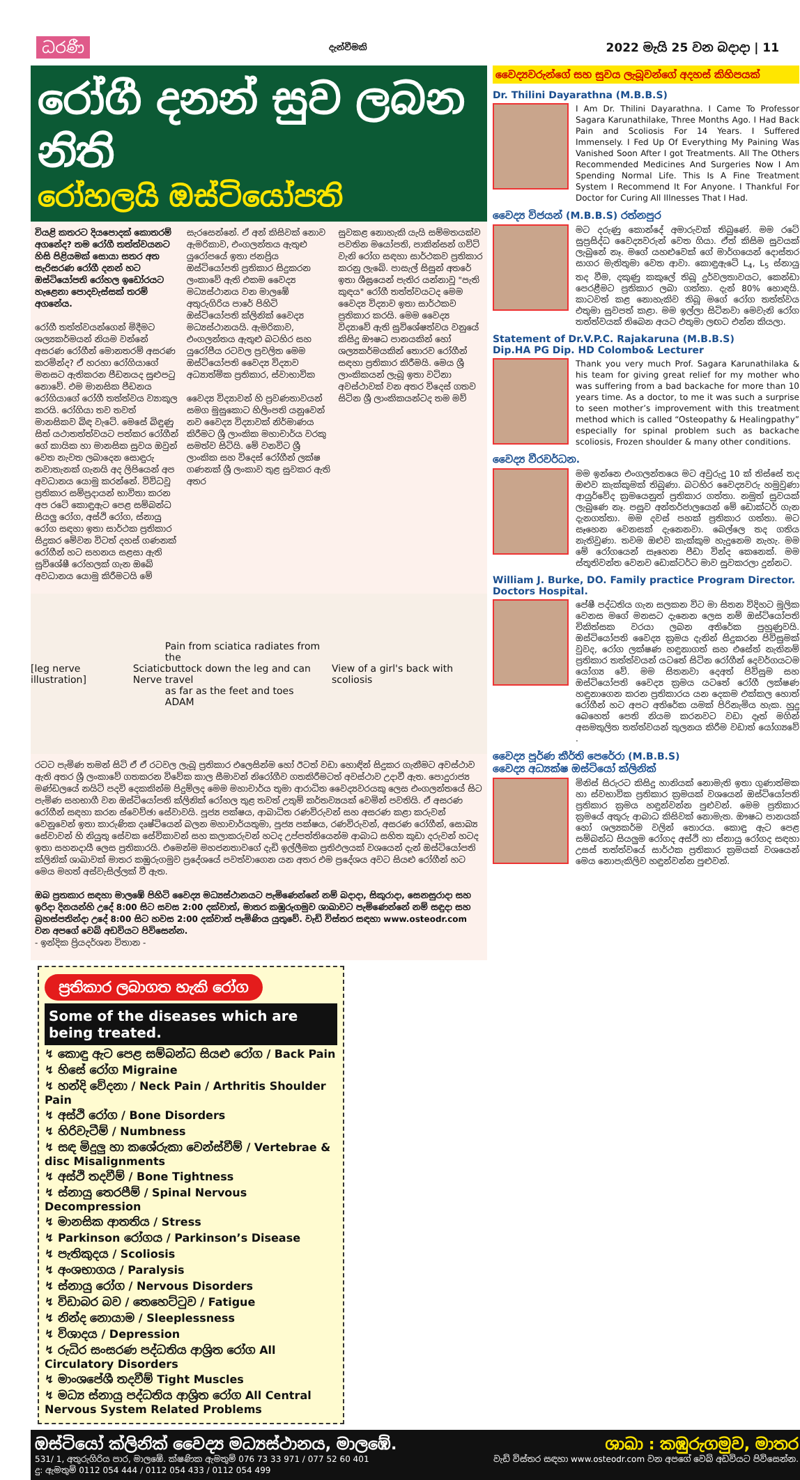ධරණී දැන්වීමකි 2022 මැයි 25 වන බදාදා | 11
රෝගී දනන් සුව ලබන නිති
රෝහලයි ඔස්ටියෝපති
වියළි කතරට දියපොදක් කොතරම් අගනේද? තම රෝගී තත්ත්වයනට හිසි පිළියමක් සොයා සතර අත සැරිසරණ රෝගී දනන් හට ඔස්ටියෝපති රෝහල ඉඩෝරයට හැළෙනා පොදවැස්සක් තරම් අගනේය.
රෝගී තත්ත්වයන්ගෙන් මිදීමට ශල්‍යකර්මයන් නියම වන්නේ අසරණ රෝගීන් මොනතරම් අසරණ කරමින්ද? ඒ හරහා රෝගියාගේ මනසට ඇතිකරන පීඩනයද සුළුපටු නොවේ. එම මානසික පීඩනය රෝගියාගේ රෝගී තත්ත්වය ව්‍යාකූල කරයි. රෝගියා තව තවත් මානසිකව බිඳ වැටේ. මෙසේ බිඳුණු සිත් යථාතත්ත්වයට පත්කර රෝගීන් ගේ කායික හා මානසික සුවය ඔවුන් වෙත නැවත ලබාදෙන සොඳුරු නවාතැනක් ගැනයි අද ලිපියෙන් අප අවධානය යොමු කරන්නේ. විවිධවූ ප්‍රතිකාර සම්ප්‍රදායන් භාවිතා කරන අප රටේ කොඳුඇට පෙළ සම්බන්ධ සියලු රෝග, අස්ථි රෝග, ස්නායු රෝග සඳහා ඉතා සාර්ථක ප්‍රතිකාර සිදුකර මේවන විටත් දහස් ගණනක් රෝගීන් හට සහනය සළසා ඇති සුවිශේෂී රෝහලක් ගැන ඔබේ අවධානය යොමු කිරීමටයි මේ
සැරසෙන්නේ. ඒ අන් කිසිවක් නොව ඇමරිකාව, එංගලන්තය ඇතුළු යුරෝපයේ ඉතා ජනප්‍රිය ඔස්ටියෝපති ප්‍රතිකාර සිදුකරන ලංකාවේ ඇති එකම වෛද්‍ය මධ්‍යස්ථානය වන මාලඹේ අතුරුගිරිය පාරේ පිහිටි ඔස්ටියෝපති ක්ලිනික් වෛද්‍ය මධ්‍යස්ථානයයි. ඇමරිකාව, එංගලන්තය ඇතුළු බටහිර සහ යුරෝපීය රටවල ප්‍රචලිත මෙම ඔස්ටියෝපති වෛද්‍ය විද්‍යාව අධ්‍යාත්මික ප්‍රතිකාර, ස්වාභාවික
වෛද්‍ය විද්‍යාවන් හි ප්‍රවණතාවයන් සමග මුසුකොට හිලිංපති යනුවෙන් නව වෛද්‍ය විද්‍යාවක් නිර්මාණය කිරීමට ශ්‍රී ලාංකික මහාචාර්ය වරකු සමත්ව සිටියි. මේ වනවිට ශ්‍රී ලාංකික සහ විදෙස් රෝගීන් ලක්ෂ ගණනක් ශ්‍රී ලංකාව තුළ සුවකර ඇති අතර
සුවකළ නොහැකි යැයි සම්මතයක්ව පවතින මයෝපති, පාකින්සන් ගව්ට් වැනි රෝග සඳහා සාර්ථකව ප්‍රතිකාර කරනු ලැබේ. පාසැල් සිසුන් අතරේ ඉතා ශීඝ්‍රයෙන් පැතිර යන්නාවූ "පැති කුඳය" රෝගී තත්ත්වයටද මෙම වෛද්‍ය විද්‍යාව ඉතා සාර්ථකව ප්‍රතිකාර කරයි. මෙම වෛද්‍ය විද්‍යාවේ ඇති සුවිශේෂත්වය වනුයේ කිසිදු ඖෂධ පානයකින් හෝ ශල්‍යකර්මයකින් තොරව රෝගීන් සඳහා ප්‍රතිකාර කිරීමයි. මෙය ශ්‍රී ලාංකිකයන් ලැබූ ඉතා වටිනා අවස්ථාවක් වන අතර විදෙස් ගතව සිටින ශ්‍රී ලාංකිකයන්ටද තම මව්
[leg nerve illustration] Sciatic
Nerve Pain from sciatica radiates from the
buttock down the leg and can travel
as far as the feet and toes
ADAM View of a girl's back with scoliosis
රටට පැමිණ තමන් සිටි ඒ ඒ රටවල ලැබූ ප්‍රතිකාර එලෙසින්ම හෝ ඊටත් වඩා හොඳින් සිදුකර ගැනීමට අවස්ථාව ඇති අතර ශ්‍රී ලංකාවේ ගතකරන විවේක කාල සීමාවන් නිරෝගීව ගතකිරීමටත් අවස්ථාව උදාවී ඇත. පොදුරාජ්‍ය මණ්ඩලයේ නයිට් පදවි දෙකකින්ම පිදුම්ලද මෙම මහාචාර්ය තුමා ආරාධිත වෛද්‍යවරයකු ලෙස එංගලන්තයේ සිට පැමිණ සහභාගී වන ඔස්ටියෝපති ක්ලිනික් රෝහල තුළ තවත් උතුම් කර්තව්‍යයක් වෙමින් පවතියි. ඒ අසරණ රෝගීන් සඳහා කරන ස්වෙච්ඡා සේවාවයි. පූජ්‍ය පක්ෂය, ආබාධිත රණවිරුවන් සහ අසරණ කළා කරුවන් වෙනුවෙන් ඉතා කාරුණික දෘෂ්ටියෙන් බලන මහාචාර්යතුමා, පූජ්‍ය පක්ෂය, රණවිරුවන්, අසරණ රෝගීන්, සොබ්‍ය සේවාවන් හි නියුතු සේවක සේවිකාවන් සහ කලාකරුවන් හටද උප්පත්තියෙන්ම ආබාධ සහිත කුඩා දරුවන් හටද ඉතා සහනදායී ලෙස ප්‍රතිකාරයි. එමෙන්ම මහජනතාවගේ දැඩි ඉල්ලීමක ප්‍රතිඵලයක් වශයෙන් දැන් ඔස්ටියෝපති ක්ලිනික් ශාඛාවක් මාතර කඹුරුගමුව ප්‍රදේශයේ පවත්වාගෙන යන අතර එම ප්‍රදේශය අවට සියළු රෝගීන් හට මෙය මහත් අස්වැසිල්ලක් වී ඇත.
ඔබ ප්‍රතකාර සඳහා මාලඹේ පිහිටි වෛද්‍ය මධ්‍යස්ථානයට පැමිණෙන්නේ නම් බදාදා, සිකුරාදා, සෙනසුරාදා සහ ඉරිදා දිනයන්හි උදේ 8:00 සිට සවස 2:00 දක්වාත්, මාතර කඹුරුගමුව ශාඛාවට පැමිණෙන්නේ නම් සඳුදා සහ බ්‍රහස්පතින්දා උදේ 8:00 සිට හවස 2:00 දක්වාත් පැමිණිය යුතුවේ. වැඩි විස්තර සඳහා www.osteodr.com වන අපගේ වෙබ් අඩවියට පිවිසෙන්න.
- ඉන්දික ප්‍රියදර්ශන විතාන -
ප්‍රතිකාර ලබාගත හැකි රෝග
Some of the diseases which are being treated.
↯ කොඳු ඇට පෙළ සම්බන්ධ සියළු රෝග / Back Pain
↯ හිසේ රෝග Migraine
↯ හන්දි වේදනා / Neck Pain / Arthritis Shoulder Pain
↯ අස්ථි රෝග / Bone Disorders
↯ හිරිවැටීම් / Numbness
↯ සඳ මිදුලු හා කශේරුකා වෙන්ස්වීම් / Vertebrae & disc Misalignments
↯ අස්ථි තදවීම් / Bone Tightness
↯ ස්නායු තෙරපීම් / Spinal Nervous Decompression
↯ මානසික ආතතිය / Stress
↯ Parkinson රෝගය / Parkinson’s Disease
↯ පැතිකුදය / Scoliosis
↯ අංශභාගය / Paralysis
↯ ස්නායු රෝග / Nervous Disorders
↯ විඩාබර බව / තෙහෙට්ටුව / Fatigue
↯ නින්ද නොයාම / Sleeplessness
↯ විශාදය / Depression
↯ රුධිර සංසරණ පද්ධතිය ආශ්‍රිත රෝග All Circulatory Disorders
↯ මාංශපේශී තදවීම් Tight Muscles
↯ මධ්‍ය ස්නායු පද්ධතිය ආශ්‍රිත රෝග All Central Nervous System Related Problems
වෛද්‍යවරුන්ගේ සහ සුවය ලැබූවන්ගේ අදහස් කිහිපයක්
Dr. Thilini Dayarathna (M.B.B.S)
I Am Dr. Thilini Dayarathna. I Came To Professor Sagara Karunathilake, Three Months Ago. I Had Back Pain and Scoliosis For 14 Years. I Suffered Immensely. I Fed Up Of Everything My Paining Was Vanished Soon After I got Treatments. All The Others Recommended Medicines And Surgeries Now I Am Spending Normal Life. This Is A Fine Treatment System I Recommend It For Anyone. I Thankful For Doctor for Curing All Illnesses That I Had.
වෛද්‍ය විජයන් (M.B.B.S) රත්නපුර
මට දරුණු කොන්දේ අමාරුවක් තිබුණේ. මම රටේ සුප්‍රසිද්ධ වෛද්‍යවරුන් වෙත ගියා. ඒත් කිසිම සුවයක් ලැබුනේ නෑ. මගේ යහළුවෙක් ගේ මාර්ගයෙන් දොස්තර සාගර මැතිතුමා වෙත ආවා. කොඳුඇටේ L<sub>4</sub>, L<sub>5</sub> ස්නායු තද වීම, දකුණු කකුලේ තිබූ දුර්වලතාවයට, කෙන්ඩා පෙරළීමට ප්‍රතිකාර ලබා ගත්තා. දැන් 80% හොඳයි. කාටවත් කළ නොහැකිව තිබූ මගේ රෝග තත්ත්වය එතුමා සුවපත් කළා. මම ඉල්ලා සිටිනවා මෙවැනි රෝග තත්ත්වයක් තිබෙන අයට එතුමා ලඟට එන්න කියලා.
Statement of Dr.V.P.C. Rajakaruna (M.B.B.S)
Dip.HA PG Dip. HD Colombo& Lecturer
Thank you very much Prof. Sagara Karunathilaka & his team for giving great relief for my mother who was suffering from a bad backache for more than 10 years time. As a doctor, to me it was such a surprise to seen mother’s improvement with this treatment method which is called “Osteopathy & Healingpathy” especially for spinal problem such as backache scoliosis, Frozen shoulder & many other conditions.
වෛද්‍ය වීරවර්ධන.
මම ඉන්නෙ එංගලන්තයෙ මට අවුරුදු 10 ක් තිස්සේ තද ඔළුව කැක්කුමක් තිබුණා. බටහිර වෛද්‍යවරු හමුවුණා ආයුර්වේද ක්‍රමයෙනුත් ප්‍රතිකාර ගත්තා. නමුත් සුවයක් ලැබුණෙ නෑ. පසුව අන්තර්ජාලයෙන් මේ ඩොක්ටර් ගැන දැනගත්තා. මම දවස් පහක් ප්‍රතිකාර ගත්තා. මට සෑහෙන වෙනසක් දැනෙනවා. බෙල්ලෙ තද ගතිය නැතිවුණා. තවම ඔළුව කැක්කුම හැදුනෙම නැහැ. මම මේ රෝගයෙන් සෑහෙන පීඩා වින්ද කෙනෙක්. මම ස්තූතිවන්ත වෙනව ඩොක්ටර්ට මාව සුවකරලා දුන්නට.
William J. Burke, DO. Family practice Program Director.
Doctors Hospital.
පේෂී පද්ධතිය ගැන සලකන විට මා සිතන විදිහට මූලික වෙනස මගේ මනසට දැනෙන ලෙස නම් ඔස්ටියෝපති චිකිත්සක වරයා ලබන අතිරේක පුහුණුවයි. ඔස්ටියෝපති වෛද්‍ය ක්‍රමය දැනින් සිදුකරන පිවිසුමක් වුවද, රෝග ලක්ෂණ හඳුනාගත් සහ එසේත් නැතිනම් ප්‍රතිකාර තත්ත්වයන් යටතේ සිටින රෝගීන් දෙවර්ගයටම යෝග්‍ය වේ. මම සිතනවා දෙඅත් පිවිසුම සහ ඔස්ටියෝපති වෛද්‍ය ක්‍රමය යටතේ රෝගී ලක්ෂණ හඳුනාගෙන කරන ප්‍රතිකාරය යන දෙකම එක්කල හොත් රෝගීන් හට අපට අතිරේක යමක් පිරිනැමිය හැක. හුදු බෙහෙත් පෙති නියම කරනවට වඩා දෑත් මගින් අසමතුලිත තත්ත්වයන් තුලනය කිරීම වඩාත් යෝග්‍යවේ .
වෛද්‍ය පූර්ණ කීර්ති පෙරේරා (M.B.B.S)
වෛද්‍ය අධ්‍යක්ෂ ඔස්ටියෝ ක්ලිනික්
මිනිස් සිරුරට කිසිදු හානියක් නොමැති ඉතා ගුණාත්මක හා ස්වභාවික ප්‍රතිකාර ක්‍රමයක් වශයෙන් ඔස්ටියෝපති ප්‍රතිකාර ක්‍රමය හඳුන්වන්න පුළුවන්. මෙම ප්‍රතිකාර ක්‍රමයේ අතුරු ආබාධ කිසිවක් නොමැත. ඖෂධ පානයක් හෝ ශල්‍යකර්ම වලින් තොරය. කොඳු ඇට පෙළ සම්බන්ධ සියලුම රෝගද අස්ථි හා ස්නායු රෝගද සඳහා උසස් තත්ත්වයේ සාර්ථක ප්‍රතිකාර ක්‍රමයක් වශයෙන් මෙය නොපැකිලිව හඳුන්වන්න පුළුවන්.
ඔස්ටියෝ ක්ලිනික් වෛද්‍ය මධ්‍යස්ථානය, මාලඹේ.
531/ 1, අතුරුගිරිය පාර, මාලඹේ. ක්ෂණික ඇමතුම් 076 73 33 971 / 077 52 60 401
දු: ඇමතුම් 0112 054 444 / 0112 054 433 / 0112 054 499
ශාඛා : කඹුරුගමුව, මාතර
වැඩි විස්තර සඳහා www.osteodr.com වන අපගේ වෙබ් අඩවියට පිවිසෙන්න.